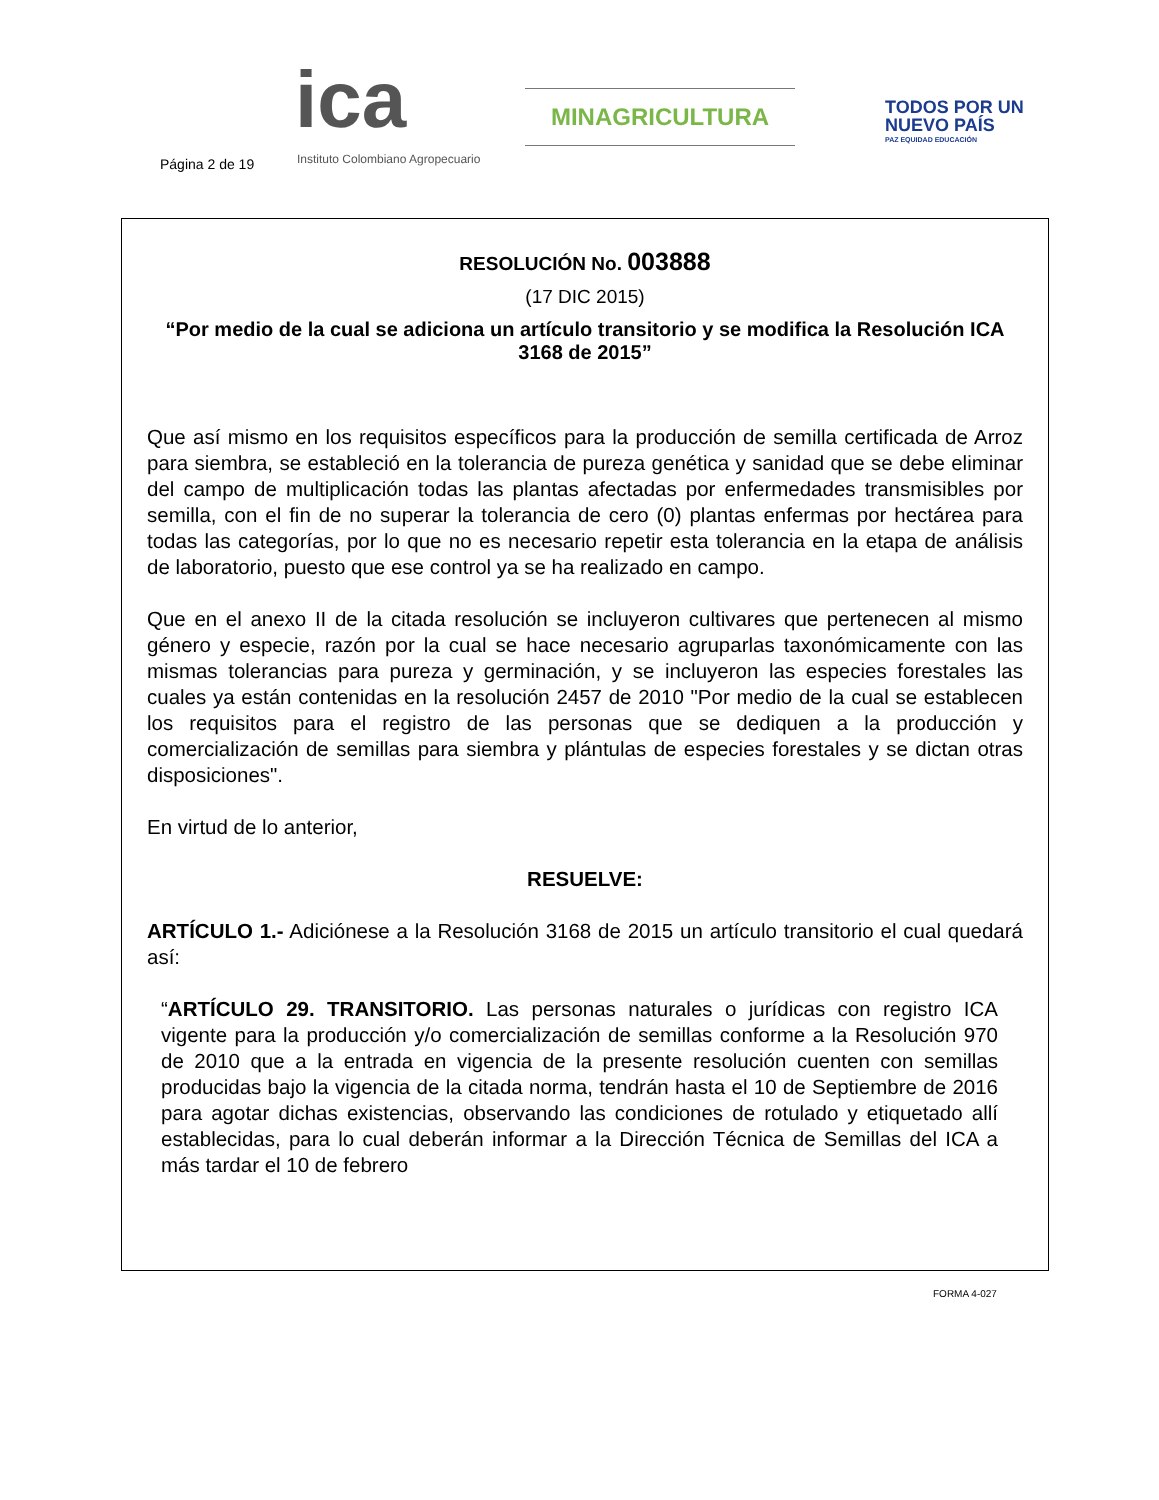Página 2 de 19
ica
Instituto Colombiano Agropecuario
MINAGRICULTURA
TODOS POR UN
NUEVO PAÍS
PAZ EQUIDAD EDUCACIÓN
RESOLUCIÓN No. 003888
(17 DIC 2015)
“Por medio de la cual se adiciona un artículo transitorio y se modifica la Resolución ICA 3168 de 2015”
Que así mismo en los requisitos específicos para la producción de semilla certificada de Arroz para siembra, se estableció en la tolerancia de pureza genética y sanidad que se debe eliminar del campo de multiplicación todas las plantas afectadas por enfermedades transmisibles por semilla, con el fin de no superar la tolerancia de cero (0) plantas enfermas por hectárea para todas las categorías, por lo que no es necesario repetir esta tolerancia en la etapa de análisis de laboratorio, puesto que ese control ya se ha realizado en campo.
Que en el anexo II de la citada resolución se incluyeron cultivares que pertenecen al mismo género y especie, razón por la cual se hace necesario agruparlas taxonómicamente con las mismas tolerancias para pureza y germinación, y se incluyeron las especies forestales las cuales ya están contenidas en la resolución 2457 de 2010 "Por medio de la cual se establecen los requisitos para el registro de las personas que se dediquen a la producción y comercialización de semillas para siembra y plántulas de especies forestales y se dictan otras disposiciones".
En virtud de lo anterior,
RESUELVE:
ARTÍCULO 1.- Adiciónese a la Resolución 3168 de 2015 un artículo transitorio el cual quedará así:
“ARTÍCULO 29. TRANSITORIO. Las personas naturales o jurídicas con registro ICA vigente para la producción y/o comercialización de semillas conforme a la Resolución 970 de 2010 que a la entrada en vigencia de la presente resolución cuenten con semillas producidas bajo la vigencia de la citada norma, tendrán hasta el 10 de Septiembre de 2016 para agotar dichas existencias, observando las condiciones de rotulado y etiquetado allí establecidas, para lo cual deberán informar a la Dirección Técnica de Semillas del ICA a más tardar el 10 de febrero
FORMA 4-027